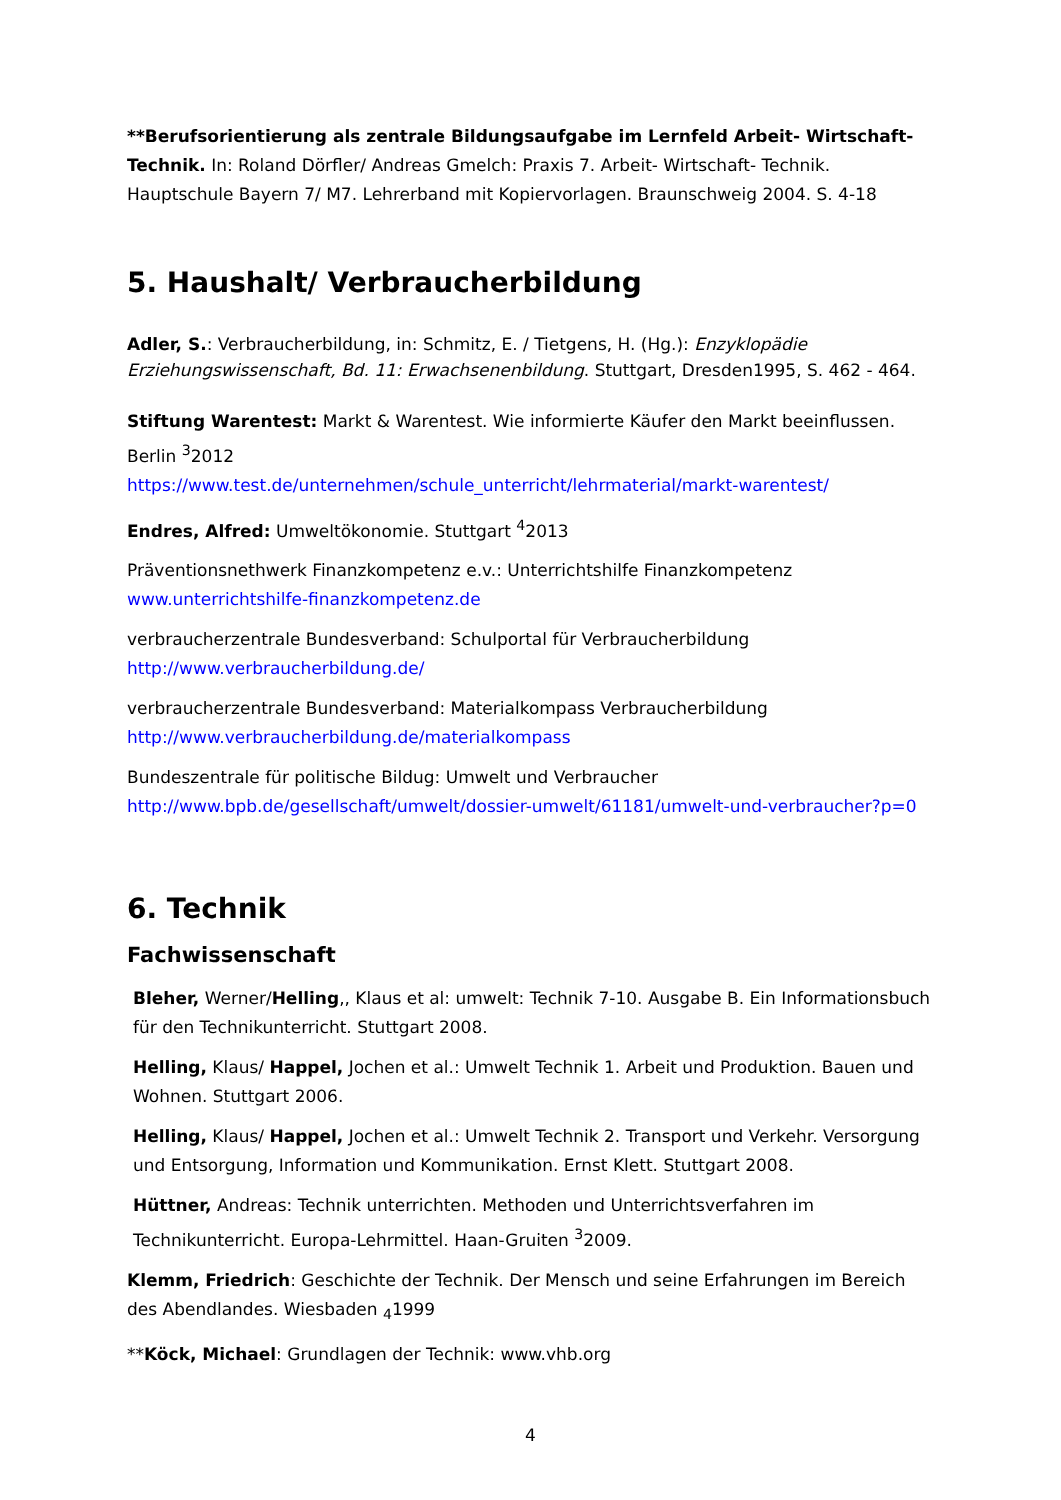**Berufsorientierung als zentrale Bildungsaufgabe im Lernfeld Arbeit- Wirtschaft- Technik. In: Roland Dörfler/ Andreas Gmelch: Praxis 7. Arbeit- Wirtschaft- Technik. Hauptschule Bayern 7/ M7. Lehrerband mit Kopiervorlagen. Braunschweig 2004. S. 4-18
5. Haushalt/ Verbraucherbildung
Adler, S.: Verbraucherbildung, in: Schmitz, E. / Tietgens, H. (Hg.): Enzyklopädie Erziehungswissenschaft, Bd. 11: Erwachsenenbildung. Stuttgart, Dresden1995, S. 462 - 464.
Stiftung Warentest: Markt & Warentest. Wie informierte Käufer den Markt beeinflussen. Berlin <sup>3</sup>2012
https://www.test.de/unternehmen/schule_unterricht/lehrmaterial/markt-warentest/
Endres, Alfred: Umweltökonomie. Stuttgart <sup>4</sup>2013
Präventionsnethwerk Finanzkompetenz e.v.: Unterrichtshilfe Finanzkompetenz
www.unterrichtshilfe-finanzkompetenz.de
verbraucherzentrale Bundesverband: Schulportal für Verbraucherbildung
http://www.verbraucherbildung.de/
verbraucherzentrale Bundesverband: Materialkompass Verbraucherbildung
http://www.verbraucherbildung.de/materialkompass
Bundeszentrale für politische Bildug: Umwelt und Verbraucher
http://www.bpb.de/gesellschaft/umwelt/dossier-umwelt/61181/umwelt-und-verbraucher?p=0
6. Technik
Fachwissenschaft
Bleher, Werner/Helling,, Klaus et al: umwelt: Technik 7-10. Ausgabe B. Ein Informationsbuch für den Technikunterricht. Stuttgart 2008.
Helling, Klaus/ Happel, Jochen et al.: Umwelt Technik 1. Arbeit und Produktion. Bauen und Wohnen. Stuttgart 2006.
Helling, Klaus/ Happel, Jochen et al.: Umwelt Technik 2. Transport und Verkehr. Versorgung und Entsorgung, Information und Kommunikation. Ernst Klett. Stuttgart 2008.
Hüttner, Andreas: Technik unterrichten. Methoden und Unterrichtsverfahren im Technikunterricht. Europa-Lehrmittel. Haan-Gruiten <sup>3</sup>2009.
Klemm, Friedrich: Geschichte der Technik. Der Mensch und seine Erfahrungen im Bereich des Abendlandes. Wiesbaden <sub>4</sub>1999
**Köck, Michael: Grundlagen der Technik: www.vhb.org
4